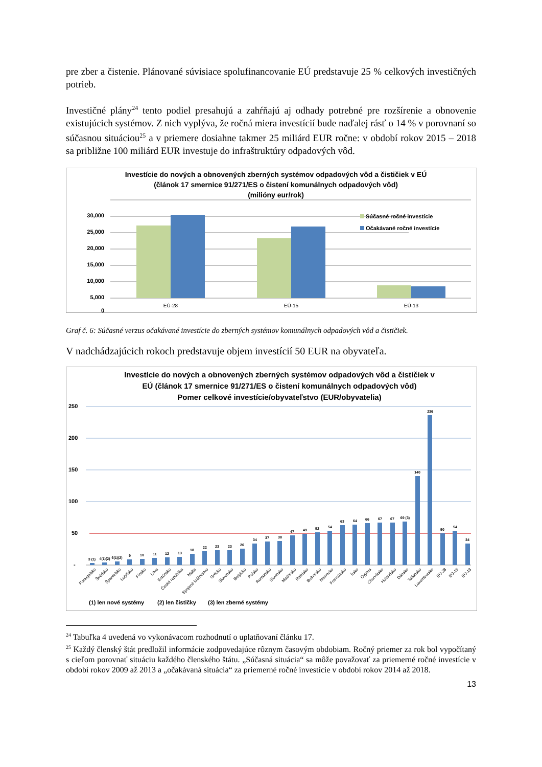pre zber a čistenie. Plánované súvisiace spolufinancovanie EÚ predstavuje 25 % celkových investičných potrieb.
Investičné plány<sup>24</sup> tento podiel presahujú a zahŕňajú aj odhady potrebné pre rozšírenie a obnovenie existujúcich systémov. Z nich vyplýva, že ročná miera investícií bude naďalej rásť o 14 % v porovnaní so súčasnou situáciou<sup>25</sup> a v priemere dosiahne takmer 25 miliárd EUR ročne: v období rokov 2015 – 2018 sa približne 100 miliárd EUR investuje do infraštruktúry odpadových vôd.
Investície do nových a obnovených zberných systémov odpadových vôd a čističiek v EÚ
(článok 17 smernice 91/271/ES o čistení komunálnych odpadových vôd)
(milióny eur/rok)
30,000
25,000
20,000
15,000
10,000
5,000
0
Súčasné ročné investície
Očakávané ročné investície
EÚ-28
EÚ-15
EÚ-13
Graf č. 6: Súčasné verzus očakávané investície do zberných systémov komunálnych odpadových vôd a čističiek.
V nadchádzajúcich rokoch predstavuje objem investícií 50 EUR na obyvateľa.
Investície do nových a obnovených zberných systémov odpadových vôd a čističiek v
EÚ (článok 17 smernice 91/271/ES o čistení komunálnych odpadových vôd)
Pomer celkové investície/obyvateľstvo (EUR/obyvatelia)
250
200
150
100
50
-
3 (1)
4(1)(2)
6(1)(2)
9
10
11
12
13
18
22
23
23
26
34
37
38
47
49
52
54
63
64
66
67
67
69 (3)
140
236
50
54
34
Portugalsko
Švédsko
Španielsko
Lotyšsko
Fínsko
Litva
Estónsko
Česká republika
Malta
Spojené kráľovstvo
Grécko
Slovensko
Belgicko
Poľsko
Rumunsko
Slovinsko
Maďarsko
Rakúsko
Bulharsko
Nemecko
Francúzsko
Írsko
Cyprus
Chorvátsko
Holandsko
Dánsko
Taliansko
Luxembursko
EÚ-28
EÚ-15
EÚ-13
(1) len nové systémy
(2) len čističky
(3) len zberné systémy
<sup>24</sup> Tabuľka 4 uvedená vo vykonávacom rozhodnutí o uplatňovaní článku 17.
<sup>25</sup> Každý členský štát predložil informácie zodpovedajúce rôznym časovým obdobiam. Ročný priemer za rok bol vypočítaný s cieľom porovnať situáciu každého členského štátu. „Súčasná situácia“ sa môže považovať za priemerné ročné investície v období rokov 2009 až 2013 a „očakávaná situácia“ za priemerné ročné investície v období rokov 2014 až 2018.
13